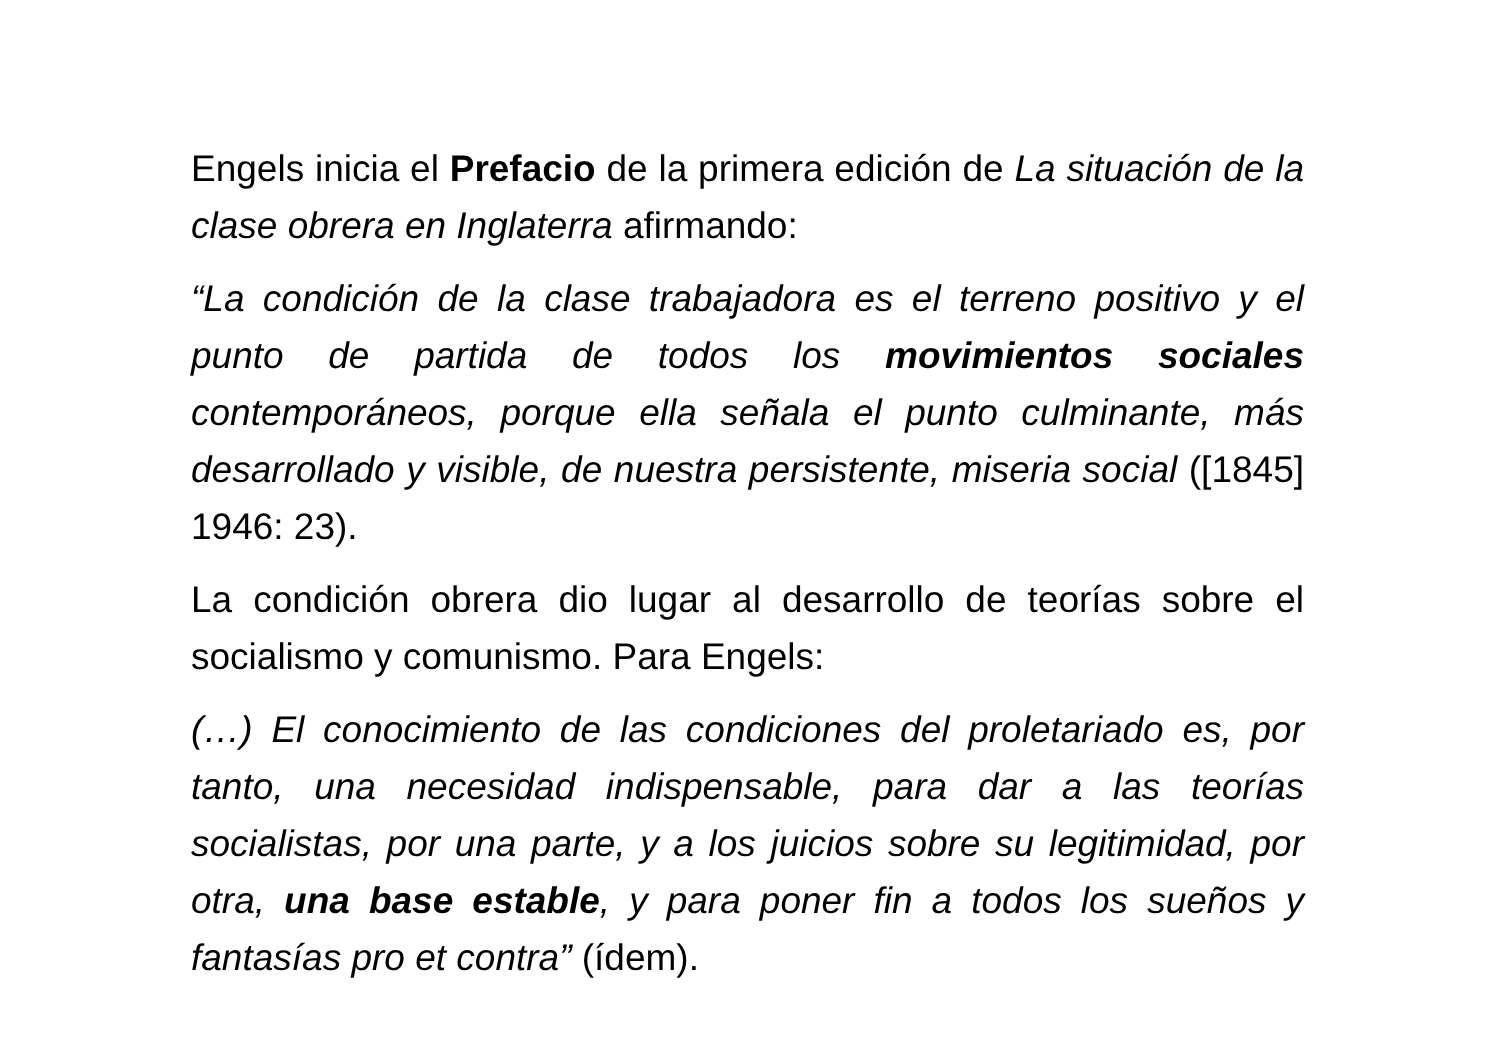Engels inicia el Prefacio de la primera edición de La situación de la clase obrera en Inglaterra afirmando:
“La condición de la clase trabajadora es el terreno positivo y el punto de partida de todos los movimientos sociales contemporáneos, porque ella señala el punto culminante, más desarrollado y visible, de nuestra persistente, miseria social ([1845] 1946: 23).
La condición obrera dio lugar al desarrollo de teorías sobre el socialismo y comunismo. Para Engels:
(…) El conocimiento de las condiciones del proletariado es, por tanto, una necesidad indispensable, para dar a las teorías socialistas, por una parte, y a los juicios sobre su legitimidad, por otra, una base estable, y para poner fin a todos los sueños y fantasías pro et contra” (ídem).